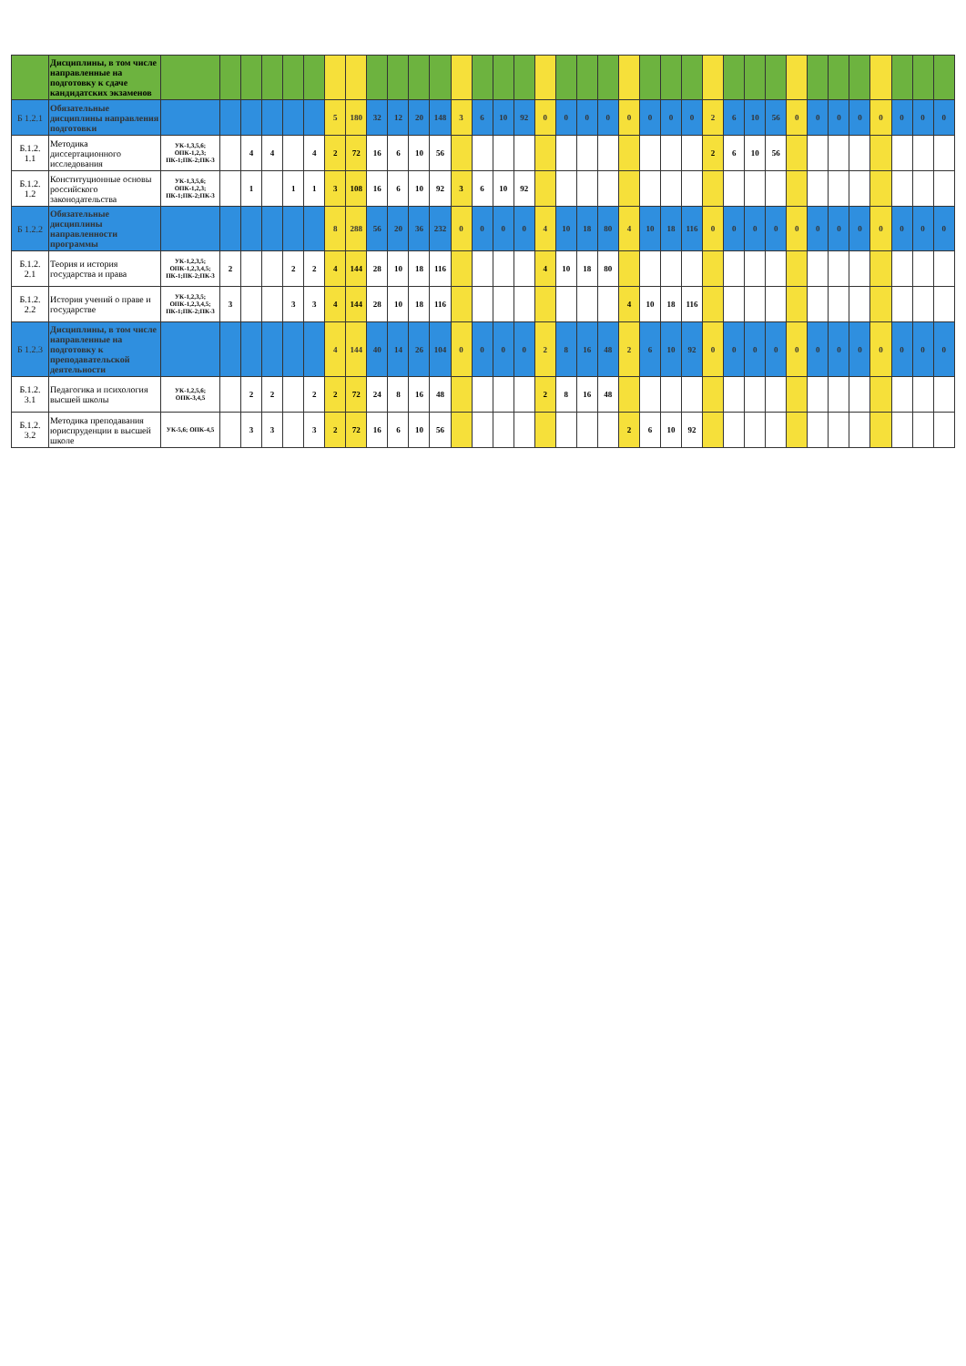| | Дисциплины, в том числе направленные на подготовку к сдаче кандидатских экзаменов | | | | | | | | | | | | | | | | | | | | | | | | | | | | | | | | | | | | |
| Б 1.2.1 | Обязательные дисциплины направления подготовки | | | | | | | 5 | 180 | 32 | 12 | 20 | 148 | 3 | 6 | 10 | 92 | 0 | 0 | 0 | 0 | 0 | 0 | 0 | 0 | 2 | 6 | 10 | 56 | 0 | 0 | 0 | 0 | 0 | 0 | 0 | 0 |
| Б.1.2. 1.1 | Методика диссертационного исследования | УК-1,3,5,6; ОПК-1,2,3; ПК-1;ПК-2;ПК-3 | | 4 | 4 | | 4 | 2 | 72 | 16 | 6 | 10 | 56 | | | | | | | | | | | | | 2 | 6 | 10 | 56 | | | | | | | | |
| Б.1.2. 1.2 | Конституционные основы российского законодательства | УК-1,3,5,6; ОПК-1,2,3; ПК-1;ПК-2;ПК-3 | | 1 | | 1 | 1 | 3 | 108 | 16 | 6 | 10 | 92 | 3 | 6 | 10 | 92 | | | | | | | | | | | | | | | | | | | | |
| Б 1.2.2 | Обязательные дисциплины направленности программы | | | | | | | 8 | 288 | 56 | 20 | 36 | 232 | 0 | 0 | 0 | 0 | 4 | 10 | 18 | 80 | 4 | 10 | 18 | 116 | 0 | 0 | 0 | 0 | 0 | 0 | 0 | 0 | 0 | 0 | 0 | 0 |
| Б.1.2. 2.1 | Теория и история государства и права | УК-1,2,3,5; ОПК-1,2,3,4,5; ПК-1;ПК-2;ПК-3 | 2 | | | 2 | 2 | 4 | 144 | 28 | 10 | 18 | 116 | | | | | 4 | 10 | 18 | 80 | | | | | | | | | | | | | | | | |
| Б.1.2. 2.2 | История учений о праве и государстве | УК-1,2,3,5; ОПК-1,2,3,4,5; ПК-1;ПК-2;ПК-3 | 3 | | | 3 | 3 | 4 | 144 | 28 | 10 | 18 | 116 | | | | | | | | | 4 | 10 | 18 | 116 | | | | | | | | | | | | |
| Б 1.2.3 | Дисциплины, в том числе направленные на подготовку к преподавательской деятельности | | | | | | | 4 | 144 | 40 | 14 | 26 | 104 | 0 | 0 | 0 | 0 | 2 | 8 | 16 | 48 | 2 | 6 | 10 | 92 | 0 | 0 | 0 | 0 | 0 | 0 | 0 | 0 | 0 | 0 | 0 | 0 |
| Б.1.2. 3.1 | Педагогика и психология высшей школы | УК-1,2,5,6; ОПК-3,4,5 | | 2 | 2 | | 2 | 2 | 72 | 24 | 8 | 16 | 48 | | | | | 2 | 8 | 16 | 48 | | | | | | | | | | | | | | | | |
| Б.1.2. 3.2 | Методика преподавания юриспруденции в высшей школе | УК-5,6; ОПК-4,5 | | 3 | 3 | | 3 | 2 | 72 | 16 | 6 | 10 | 56 | | | | | | | | | 2 | 6 | 10 | 92 | | | | | | | | | | | | |